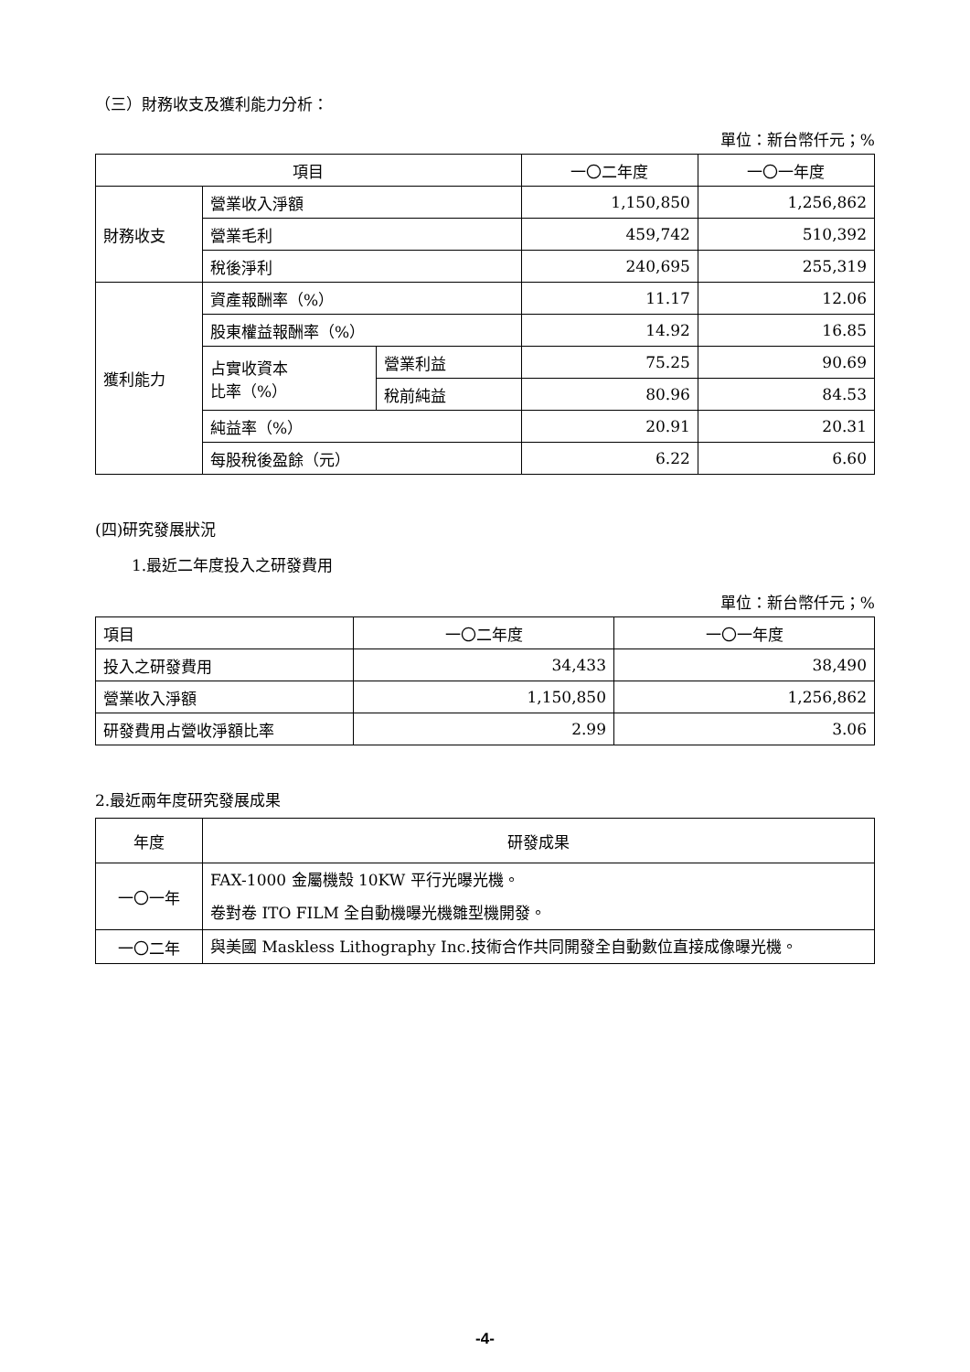（三）財務收支及獲利能力分析：
單位：新台幣仟元；%
| 項目 | | | 一〇二年度 | 一〇一年度 |
| --- | --- | --- | --- | --- |
| 財務收支 | 營業收入淨額 | | 1,150,850 | 1,256,862 |
| | 營業毛利 | | 459,742 | 510,392 |
| | 稅後淨利 | | 240,695 | 255,319 |
| 獲利能力 | 資產報酬率（%） | | 11.17 | 12.06 |
| | 股東權益報酬率（%） | | 14.92 | 16.85 |
| | 占實收資本 比率（%） | 營業利益 | 75.25 | 90.69 |
| | | 稅前純益 | 80.96 | 84.53 |
| | 純益率（%） | | 20.91 | 20.31 |
| | 每股稅後盈餘（元） | | 6.22 | 6.60 |
(四)研究發展狀況
1.最近二年度投入之研發費用
單位：新台幣仟元；%
| 項目 | 一〇二年度 | 一〇一年度 |
| 投入之研發費用 | 34,433 | 38,490 |
| 營業收入淨額 | 1,150,850 | 1,256,862 |
| 研發費用占營收淨額比率 | 2.99 | 3.06 |
2.最近兩年度研究發展成果
| 年度 | 研發成果 |
| 一〇一年 | FAX-1000 金屬機殼 10KW 平行光曝光機。 卷對卷 ITO FILM 全自動機曝光機雛型機開發。 |
| 一〇二年 | 與美國 Maskless Lithography Inc.技術合作共同開發全自動數位直接成像曝光機。 |
-4-